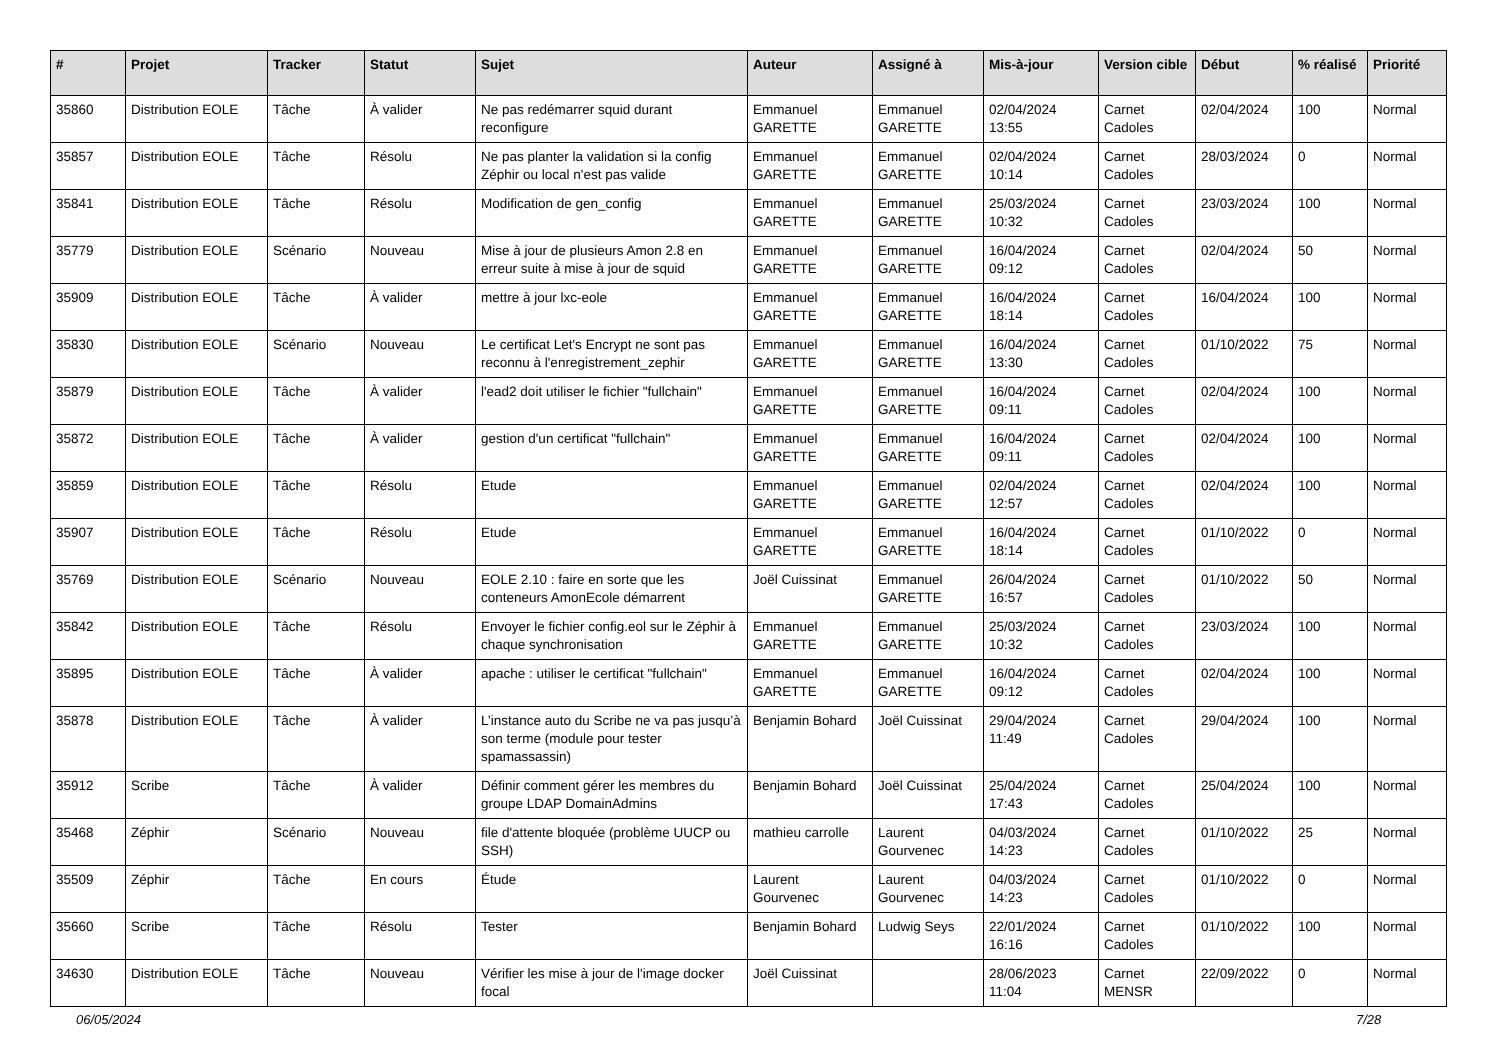| # | Projet | Tracker | Statut | Sujet | Auteur | Assigné à | Mis-à-jour | Version cible | Début | % réalisé | Priorité |
| --- | --- | --- | --- | --- | --- | --- | --- | --- | --- | --- | --- |
| 35860 | Distribution EOLE | Tâche | À valider | Ne pas redémarrer squid durant reconfigure | Emmanuel GARETTE | Emmanuel GARETTE | 02/04/2024 13:55 | Carnet Cadoles | 02/04/2024 | 100 | Normal |
| 35857 | Distribution EOLE | Tâche | Résolu | Ne pas planter la validation si la config Zéphir ou local n'est pas valide | Emmanuel GARETTE | Emmanuel GARETTE | 02/04/2024 10:14 | Carnet Cadoles | 28/03/2024 | 0 | Normal |
| 35841 | Distribution EOLE | Tâche | Résolu | Modification de gen_config | Emmanuel GARETTE | Emmanuel GARETTE | 25/03/2024 10:32 | Carnet Cadoles | 23/03/2024 | 100 | Normal |
| 35779 | Distribution EOLE | Scénario | Nouveau | Mise à jour de plusieurs Amon 2.8 en erreur suite à mise à jour de squid | Emmanuel GARETTE | Emmanuel GARETTE | 16/04/2024 09:12 | Carnet Cadoles | 02/04/2024 | 50 | Normal |
| 35909 | Distribution EOLE | Tâche | À valider | mettre à jour lxc-eole | Emmanuel GARETTE | Emmanuel GARETTE | 16/04/2024 18:14 | Carnet Cadoles | 16/04/2024 | 100 | Normal |
| 35830 | Distribution EOLE | Scénario | Nouveau | Le certificat Let's Encrypt ne sont pas reconnu à l'enregistrement_zephir | Emmanuel GARETTE | Emmanuel GARETTE | 16/04/2024 13:30 | Carnet Cadoles | 01/10/2022 | 75 | Normal |
| 35879 | Distribution EOLE | Tâche | À valider | l'ead2 doit utiliser le fichier "fullchain" | Emmanuel GARETTE | Emmanuel GARETTE | 16/04/2024 09:11 | Carnet Cadoles | 02/04/2024 | 100 | Normal |
| 35872 | Distribution EOLE | Tâche | À valider | gestion d'un certificat "fullchain" | Emmanuel GARETTE | Emmanuel GARETTE | 16/04/2024 09:11 | Carnet Cadoles | 02/04/2024 | 100 | Normal |
| 35859 | Distribution EOLE | Tâche | Résolu | Etude | Emmanuel GARETTE | Emmanuel GARETTE | 02/04/2024 12:57 | Carnet Cadoles | 02/04/2024 | 100 | Normal |
| 35907 | Distribution EOLE | Tâche | Résolu | Etude | Emmanuel GARETTE | Emmanuel GARETTE | 16/04/2024 18:14 | Carnet Cadoles | 01/10/2022 | 0 | Normal |
| 35769 | Distribution EOLE | Scénario | Nouveau | EOLE 2.10 : faire en sorte que les conteneurs AmonEcole démarrent | Joël Cuissinat | Emmanuel GARETTE | 26/04/2024 16:57 | Carnet Cadoles | 01/10/2022 | 50 | Normal |
| 35842 | Distribution EOLE | Tâche | Résolu | Envoyer le fichier config.eol sur le Zéphir à chaque synchronisation | Emmanuel GARETTE | Emmanuel GARETTE | 25/03/2024 10:32 | Carnet Cadoles | 23/03/2024 | 100 | Normal |
| 35895 | Distribution EOLE | Tâche | À valider | apache : utiliser le certificat "fullchain" | Emmanuel GARETTE | Emmanuel GARETTE | 16/04/2024 09:12 | Carnet Cadoles | 02/04/2024 | 100 | Normal |
| 35878 | Distribution EOLE | Tâche | À valider | L’instance auto du Scribe ne va pas jusqu’à son terme (module pour tester spamassassin) | Benjamin Bohard | Joël Cuissinat | 29/04/2024 11:49 | Carnet Cadoles | 29/04/2024 | 100 | Normal |
| 35912 | Scribe | Tâche | À valider | Définir comment gérer les membres du groupe LDAP DomainAdmins | Benjamin Bohard | Joël Cuissinat | 25/04/2024 17:43 | Carnet Cadoles | 25/04/2024 | 100 | Normal |
| 35468 | Zéphir | Scénario | Nouveau | file d'attente bloquée (problème UUCP ou SSH) | mathieu carrolle | Laurent Gourvenec | 04/03/2024 14:23 | Carnet Cadoles | 01/10/2022 | 25 | Normal |
| 35509 | Zéphir | Tâche | En cours | Étude | Laurent Gourvenec | Laurent Gourvenec | 04/03/2024 14:23 | Carnet Cadoles | 01/10/2022 | 0 | Normal |
| 35660 | Scribe | Tâche | Résolu | Tester | Benjamin Bohard | Ludwig Seys | 22/01/2024 16:16 | Carnet Cadoles | 01/10/2022 | 100 | Normal |
| 34630 | Distribution EOLE | Tâche | Nouveau | Vérifier les mise à jour de l'image docker focal | Joël Cuissinat | | 28/06/2023 11:04 | Carnet MENSR | 22/09/2022 | 0 | Normal |
06/05/2024 7/28